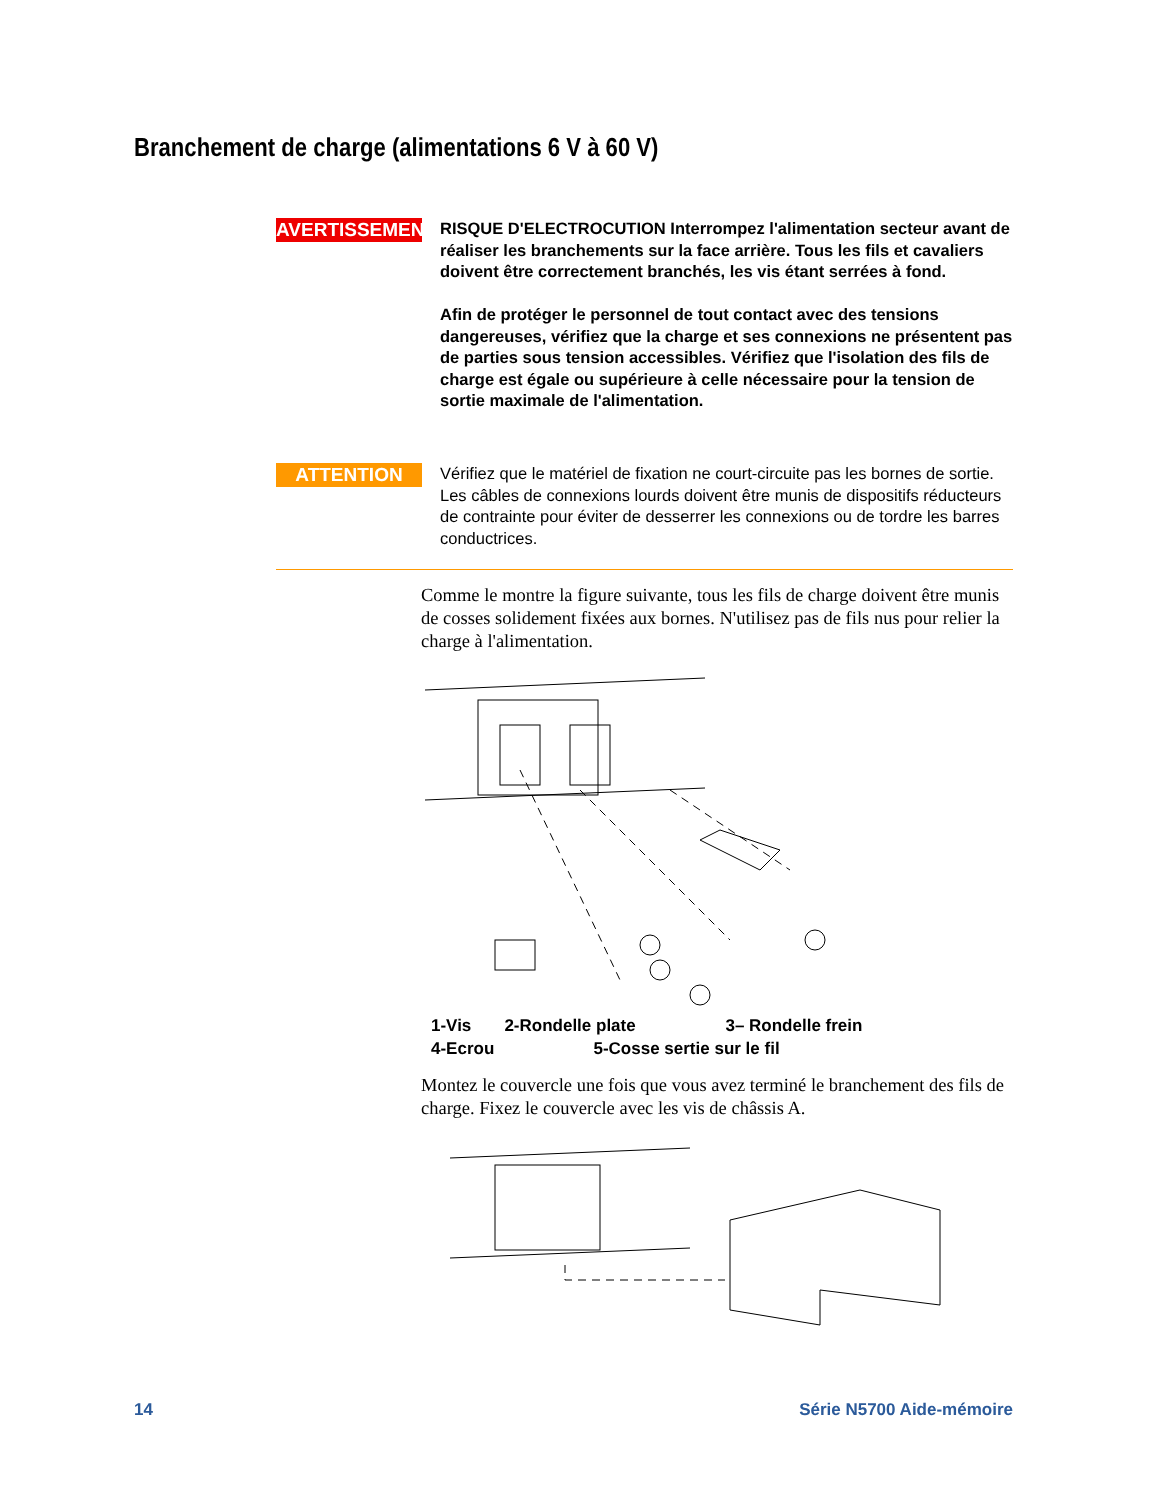Branchement de charge (alimentations 6 V à 60 V)
AVERTISSEMENT
RISQUE D'ELECTROCUTION Interrompez l'alimentation secteur avant de réaliser les branchements sur la face arrière. Tous les fils et cavaliers doivent être correctement branchés, les vis étant serrées à fond.
Afin de protéger le personnel de tout contact avec des tensions dangereuses, vérifiez que la charge et ses connexions ne présentent pas de parties sous tension accessibles. Vérifiez que l'isolation des fils de charge est égale ou supérieure à celle nécessaire pour la tension de sortie maximale de l'alimentation.
ATTENTION
Vérifiez que le matériel de fixation ne court-circuite pas les bornes de sortie. Les câbles de connexions lourds doivent être munis de dispositifs réducteurs de contrainte pour éviter de desserrer les connexions ou de tordre les barres conductrices.
Comme le montre la figure suivante, tous les fils de charge doivent être munis de cosses solidement fixées aux bornes. N'utilisez pas de fils nus pour relier la charge à l'alimentation.
1-Vis 2-Rondelle plate 3– Rondelle frein
4-Ecrou 5-Cosse sertie sur le fil
Montez le couvercle une fois que vous avez terminé le branchement des fils de charge. Fixez le couvercle avec les vis de châssis A.
14 Série N5700 Aide-mémoire